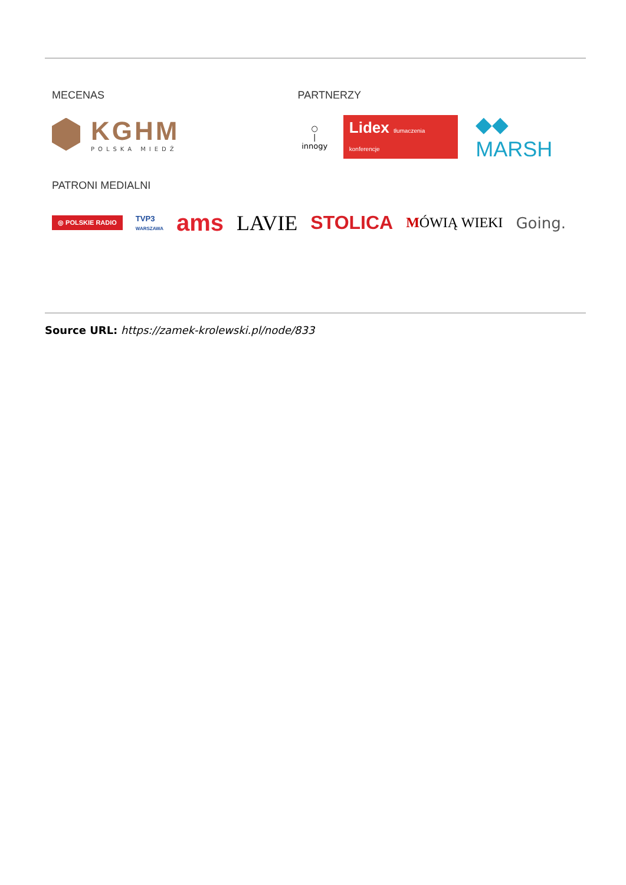MECENAS
KGHM
POLSKA MIEDŹ
PARTNERZY
○
|
innogy
Lidex tłumaczenia konferencje
◆◆ MARSH
PATRONI MEDIALNI
◎ POLSKIE RADIO
TVP3
WARSZAWA
ams LAVIE STOLICA
MÓWIĄ WIEKI Going.
Source URL: https://zamek-krolewski.pl/node/833